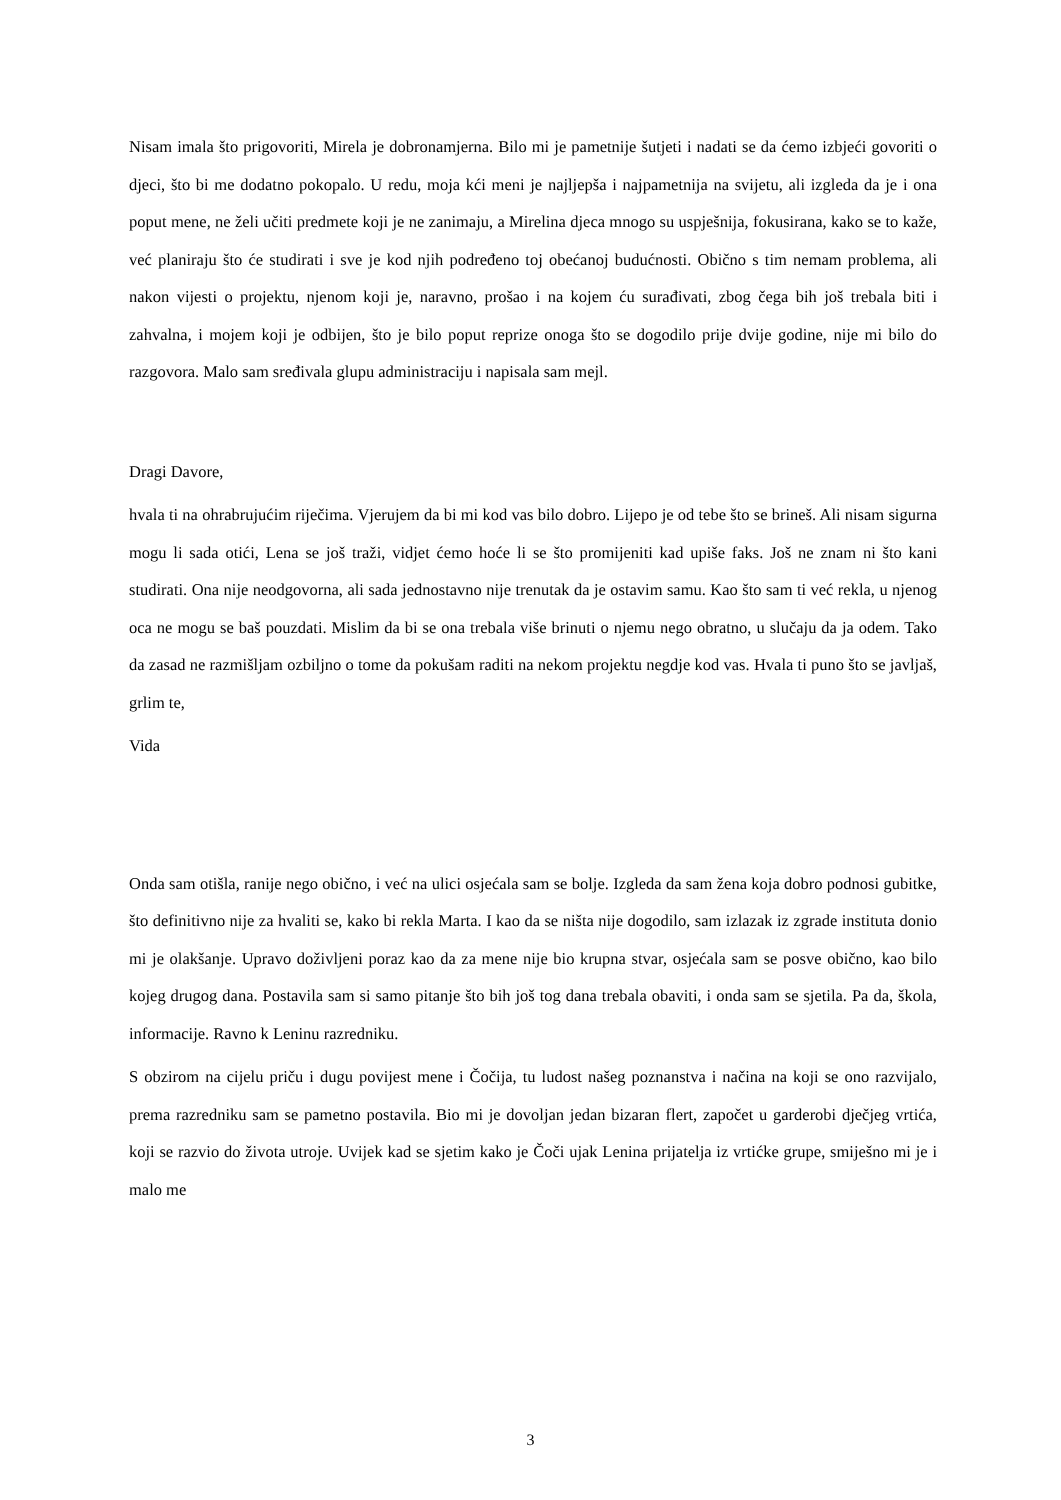Nisam imala što prigovoriti, Mirela je dobronamjerna. Bilo mi je pametnije šutjeti i nadati se da ćemo izbjeći govoriti o djeci, što bi me dodatno pokopalo. U redu, moja kći meni je najljepša i najpametnija na svijetu, ali izgleda da je i ona poput mene, ne želi učiti predmete koji je ne zanimaju, a Mirelina djeca mnogo su uspješnija, fokusirana, kako se to kaže, već planiraju što će studirati i sve je kod njih podređeno toj obećanoj budućnosti. Obično s tim nemam problema, ali nakon vijesti o projektu, njenom koji je, naravno, prošao i na kojem ću surađivati, zbog čega bih još trebala biti i zahvalna, i mojem koji je odbijen, što je bilo poput reprize onoga što se dogodilo prije dvije godine, nije mi bilo do razgovora. Malo sam sređivala glupu administraciju i napisala sam mejl.
Dragi Davore,
hvala ti na ohrabrujućim riječima. Vjerujem da bi mi kod vas bilo dobro. Lijepo je od tebe što se brineš. Ali nisam sigurna mogu li sada otići, Lena se još traži, vidjet ćemo hoće li se što promijeniti kad upiše faks. Još ne znam ni što kani studirati. Ona nije neodgovorna, ali sada jednostavno nije trenutak da je ostavim samu. Kao što sam ti već rekla, u njenog oca ne mogu se baš pouzdati. Mislim da bi se ona trebala više brinuti o njemu nego obratno, u slučaju da ja odem. Tako da zasad ne razmišljam ozbiljno o tome da pokušam raditi na nekom projektu negdje kod vas. Hvala ti puno što se javljaš, grlim te,
Vida
Onda sam otišla, ranije nego obično, i već na ulici osjećala sam se bolje. Izgleda da sam žena koja dobro podnosi gubitke, što definitivno nije za hvaliti se, kako bi rekla Marta. I kao da se ništa nije dogodilo, sam izlazak iz zgrade instituta donio mi je olakšanje. Upravo doživljeni poraz kao da za mene nije bio krupna stvar, osjećala sam se posve obično, kao bilo kojeg drugog dana. Postavila sam si samo pitanje što bih još tog dana trebala obaviti, i onda sam se sjetila. Pa da, škola, informacije. Ravno k Leninu razredniku.
S obzirom na cijelu priču i dugu povijest mene i Čočija, tu ludost našeg poznanstva i načina na koji se ono razvijalo, prema razredniku sam se pametno postavila. Bio mi je dovoljan jedan bizaran flert, započet u garderobi dječjeg vrtića, koji se razvio do života utroje. Uvijek kad se sjetim kako je Čoči ujak Lenina prijatelja iz vrtićke grupe, smiješno mi je i malo me
3